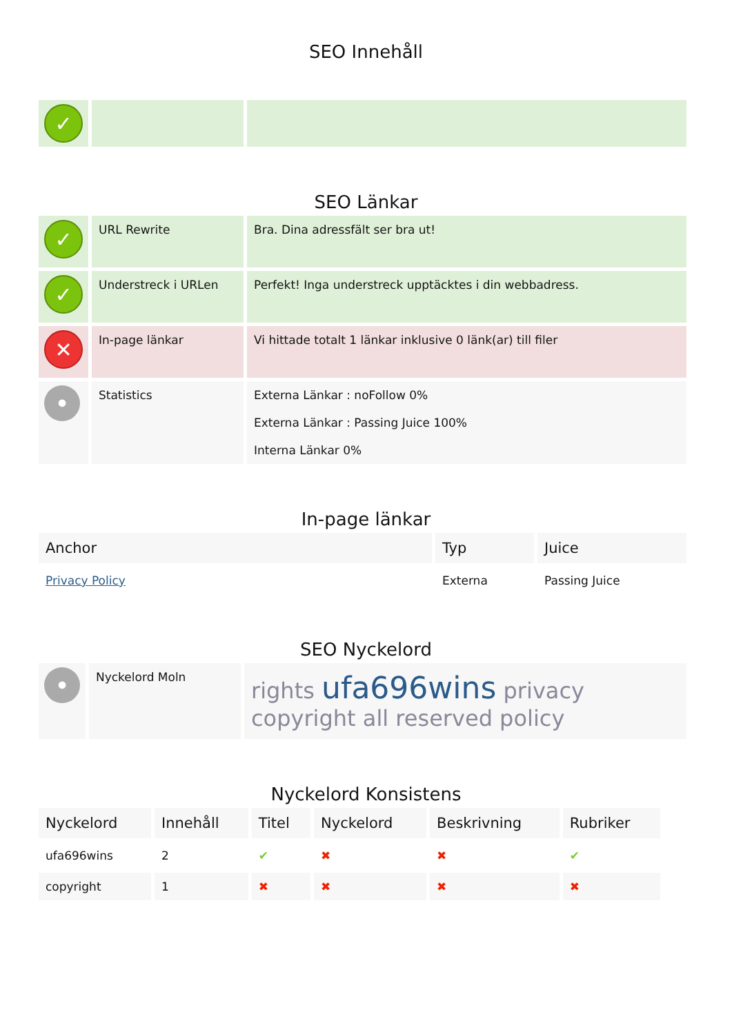SEO Innehåll
| ✓ | | |
SEO Länkar
| ✓ | URL Rewrite | Bra. Dina adressfält ser bra ut! |
| ✓ | Understreck i URLen | Perfekt! Inga understreck upptäcktes i din webbadress. |
| ✕ | In-page länkar | Vi hittade totalt 1 länkar inklusive 0 länk(ar) till filer |
| • | Statistics | Externa Länkar : noFollow 0% Externa Länkar : Passing Juice 100% Interna Länkar 0% |
In-page länkar
| Anchor | Typ | Juice |
| --- | --- | --- |
| Privacy Policy | Externa | Passing Juice |
SEO Nyckelord
| • | Nyckelord Moln | rights ufa696wins privacy copyright all reserved policy |
Nyckelord Konsistens
| Nyckelord | Innehåll | Titel | Nyckelord | Beskrivning | Rubriker |
| --- | --- | --- | --- | --- | --- |
| ufa696wins | 2 | ✔ | ✖ | ✖ | ✔ |
| copyright | 1 | ✖ | ✖ | ✖ | ✖ |